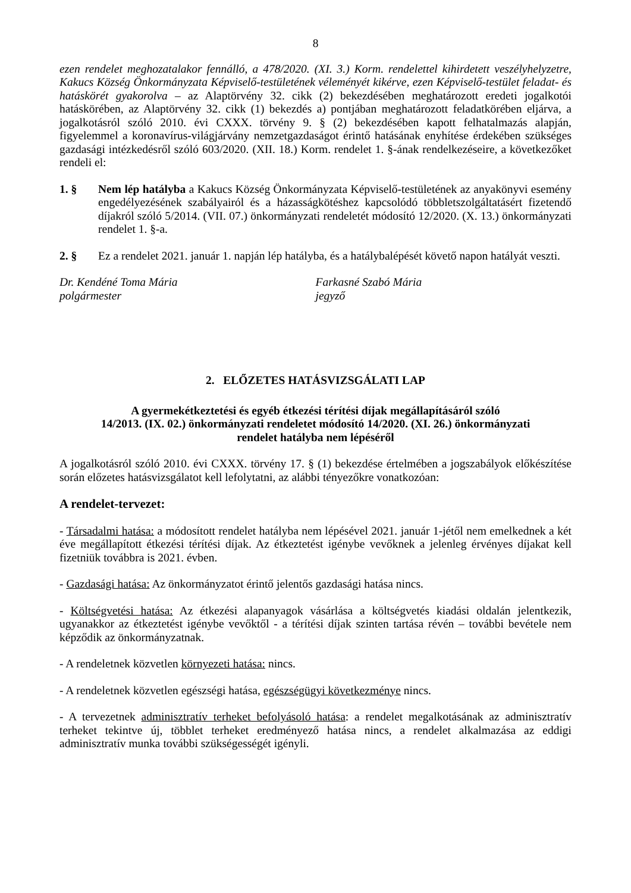8
ezen rendelet meghozatalakor fennálló, a 478/2020. (XI. 3.) Korm. rendelettel kihirdetett veszélyhelyzetre, Kakucs Község Önkormányzata Képviselő-testületének véleményét kikérve, ezen Képviselő-testület feladat- és hatáskörét gyakorolva – az Alaptörvény 32. cikk (2) bekezdésében meghatározott eredeti jogalkotói hatáskörében, az Alaptörvény 32. cikk (1) bekezdés a) pontjában meghatározott feladatkörében eljárva, a jogalkotásról szóló 2010. évi CXXX. törvény 9. § (2) bekezdésében kapott felhatalmazás alapján, figyelemmel a koronavírus-világjárvány nemzetgazdaságot érintő hatásának enyhítése érdekében szükséges gazdasági intézkedésről szóló 603/2020. (XII. 18.) Korm. rendelet 1. §-ának rendelkezéseire, a következőket rendeli el:
1. § Nem lép hatályba a Kakucs Község Önkormányzata Képviselő-testületének az anyakönyvi esemény engedélyezésének szabályairól és a házasságkötéshez kapcsolódó többletszolgáltatásért fizetendő díjakról szóló 5/2014. (VII. 07.) önkormányzati rendeletét módosító 12/2020. (X. 13.) önkormányzati rendelet 1. §-a.
2. § Ez a rendelet 2021. január 1. napján lép hatályba, és a hatálybalépését követő napon hatályát veszti.
Dr. Kendéné Toma Mária
polgármester
Farkasné Szabó Mária
jegyző
2. ELŐZETES HATÁSVIZSGÁLATI LAP
A gyermekétkeztetési és egyéb étkezési térítési díjak megállapításáról szóló
14/2013. (IX. 02.) önkormányzati rendeletet módosító 14/2020. (XI. 26.) önkormányzati
rendelet hatályba nem lépéséről
A jogalkotásról szóló 2010. évi CXXX. törvény 17. § (1) bekezdése értelmében a jogszabályok előkészítése során előzetes hatásvizsgálatot kell lefolytatni, az alábbi tényezőkre vonatkozóan:
A rendelet-tervezet:
- Társadalmi hatása: a módosított rendelet hatályba nem lépésével 2021. január 1-jétől nem emelkednek a két éve megállapított étkezési térítési díjak. Az étkeztetést igénybe vevőknek a jelenleg érvényes díjakat kell fizetniük továbbra is 2021. évben.
- Gazdasági hatása: Az önkormányzatot érintő jelentős gazdasági hatása nincs.
- Költségvetési hatása: Az étkezési alapanyagok vásárlása a költségvetés kiadási oldalán jelentkezik, ugyanakkor az étkeztetést igénybe vevőktől - a térítési díjak szinten tartása révén – további bevétele nem képződik az önkormányzatnak.
- A rendeletnek közvetlen környezeti hatása: nincs.
- A rendeletnek közvetlen egészségi hatása, egészségügyi következménye nincs.
- A tervezetnek adminisztratív terheket befolyásoló hatása: a rendelet megalkotásának az adminisztratív terheket tekintve új, többlet terheket eredményező hatása nincs, a rendelet alkalmazása az eddigi adminisztratív munka további szükségességét igényli.